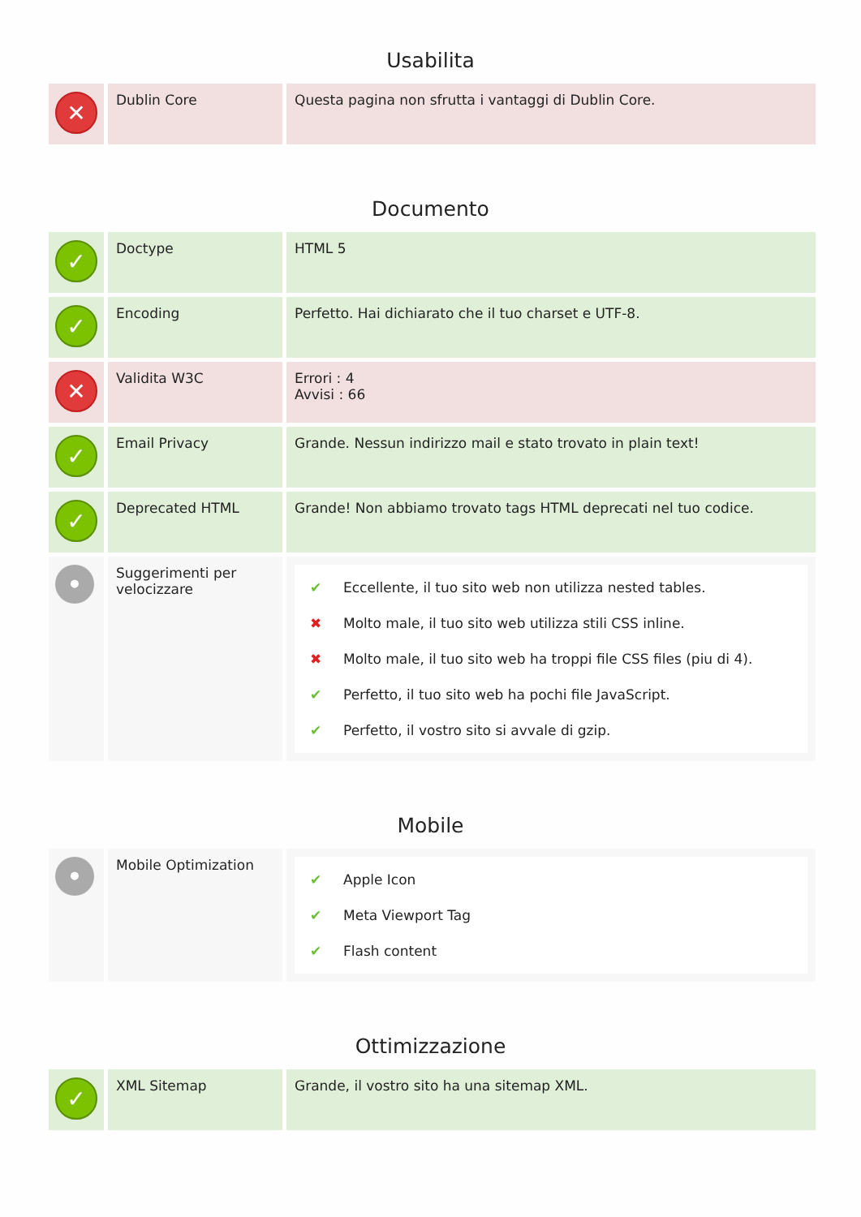Usabilita
| ✕ | Dublin Core | Questa pagina non sfrutta i vantaggi di Dublin Core. |
Documento
| ✓ | Doctype | HTML 5 |
| ✓ | Encoding | Perfetto. Hai dichiarato che il tuo charset e UTF-8. |
| ✕ | Validita W3C | Errori : 4 Avvisi : 66 |
| ✓ | Email Privacy | Grande. Nessun indirizzo mail e stato trovato in plain text! |
| ✓ | Deprecated HTML | Grande! Non abbiamo trovato tags HTML deprecati nel tuo codice. |
| • | Suggerimenti per velocizzare | ✔ Eccellente, il tuo sito web non utilizza nested tables. ✖ Molto male, il tuo sito web utilizza stili CSS inline. ✖ Molto male, il tuo sito web ha troppi file CSS files (piu di 4). ✔ Perfetto, il tuo sito web ha pochi file JavaScript. ✔ Perfetto, il vostro sito si avvale di gzip. |
Mobile
| • | Mobile Optimization | ✔ Apple Icon ✔ Meta Viewport Tag ✔ Flash content |
Ottimizzazione
| ✓ | XML Sitemap | Grande, il vostro sito ha una sitemap XML. |